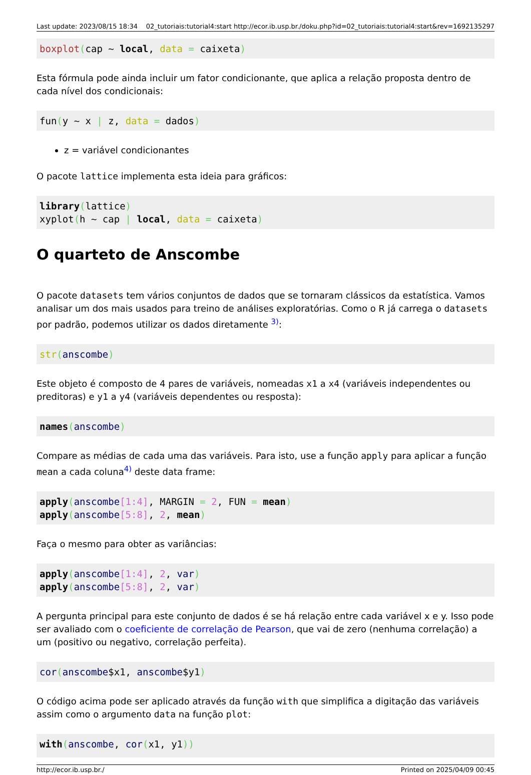Last update: 2023/08/15 18:34 02_tutoriais:tutorial4:start http://ecor.ib.usp.br./doku.php?id=02_tutoriais:tutorial4:start&rev=1692135297
boxplot(cap ~ local, data = caixeta)
Esta fórmula pode ainda incluir um fator condicionante, que aplica a relação proposta dentro de cada nível dos condicionais:
fun(y ~ x | z, data = dados)
z = variável condicionantes
O pacote lattice implementa esta ideia para gráficos:
library(lattice)
xyplot(h ~ cap | local, data = caixeta)
O quarteto de Anscombe
O pacote datasets tem vários conjuntos de dados que se tornaram clássicos da estatística. Vamos analisar um dos mais usados para treino de análises exploratórias. Como o R já carrega o datasets por padrão, podemos utilizar os dados diretamente <sup>3)</sup>:
str(anscombe)
Este objeto é composto de 4 pares de variáveis, nomeadas x1 a x4 (variáveis independentes ou preditoras) e y1 a y4 (variáveis dependentes ou resposta):
names(anscombe)
Compare as médias de cada uma das variáveis. Para isto, use a função apply para aplicar a função mean a cada coluna<sup>4)</sup> deste data frame:
apply(anscombe[1:4], MARGIN = 2, FUN = mean)
apply(anscombe[5:8], 2, mean)
Faça o mesmo para obter as variâncias:
apply(anscombe[1:4], 2, var)
apply(anscombe[5:8], 2, var)
A pergunta principal para este conjunto de dados é se há relação entre cada variável x e y. Isso pode ser avaliado com o coeficiente de correlação de Pearson, que vai de zero (nenhuma correlação) a um (positivo ou negativo, correlação perfeita).
cor(anscombe$x1, anscombe$y1)
O código acima pode ser aplicado através da função with que simplifica a digitação das variáveis assim como o argumento data na função plot:
with(anscombe, cor(x1, y1))
http://ecor.ib.usp.br./ Printed on 2025/04/09 00:45